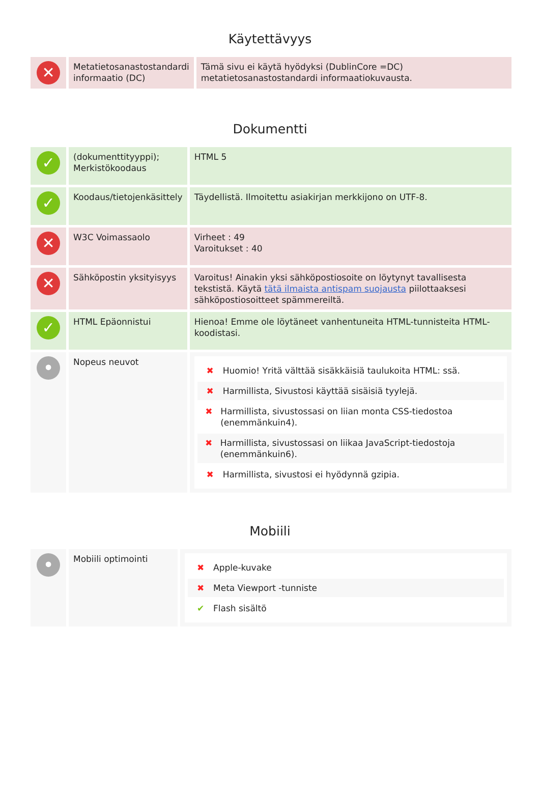Käytettävyys
| ✕ | Metatietosanastostandardi informaatio (DC) | Tämä sivu ei käytä hyödyksi (DublinCore =DC) metatietosanastostandardi informaatiokuvausta. |
Dokumentti
| ✓ | (dokumenttityyppi); Merkistökoodaus | HTML 5 |
| ✓ | Koodaus/tietojenkäsittely | Täydellistä. Ilmoitettu asiakirjan merkkijono on UTF-8. |
| ✕ | W3C Voimassaolo | Virheet : 49 Varoitukset : 40 |
| ✕ | Sähköpostin yksityisyys | Varoitus! Ainakin yksi sähköpostiosoite on löytynyt tavallisesta tekstistä. Käytä tätä ilmaista antispam suojausta piilottaaksesi sähköpostiosoitteet spämmereiltä. |
| ✓ | HTML Epäonnistui | Hienoa! Emme ole löytäneet vanhentuneita HTML-tunnisteita HTML-koodistasi. |
| • | Nopeus neuvot | ✖ Huomio! Yritä välttää sisäkkäisiä taulukoita HTML: ssä. ✖ Harmillista, Sivustosi käyttää sisäisiä tyylejä. ✖ Harmillista, sivustossasi on liian monta CSS-tiedostoa (enemmänkuin4). ✖ Harmillista, sivustossasi on liikaa JavaScript-tiedostoja (enemmänkuin6). ✖ Harmillista, sivustosi ei hyödynnä gzipia. |
Mobiili
| • | Mobiili optimointi | ✖ Apple-kuvake ✖ Meta Viewport -tunniste ✔ Flash sisältö |